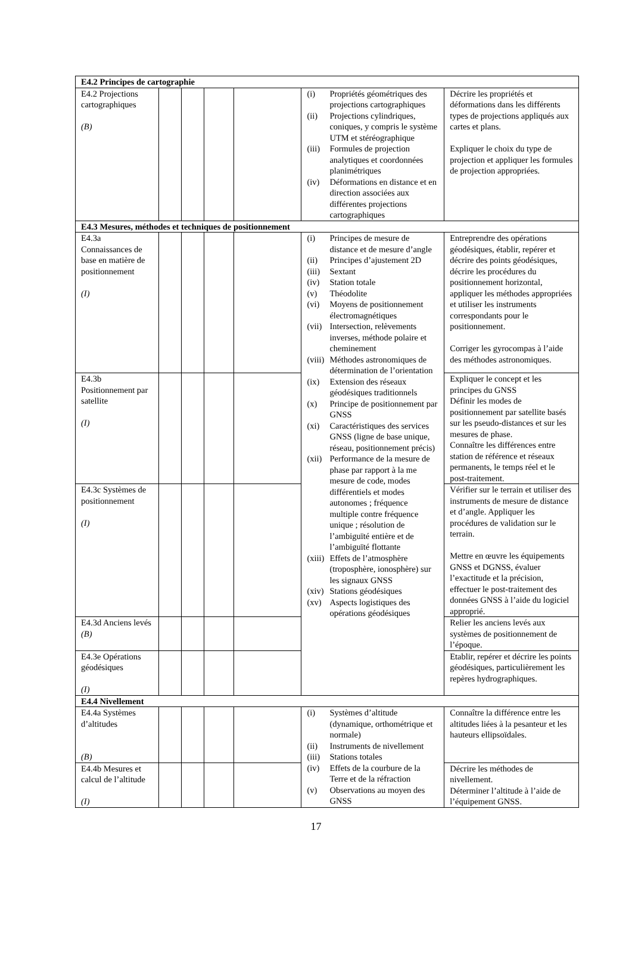| E4.2 Principes de cartographie | | | | | | |
| E4.2 Projections cartographiques (B) | | | | | / (i) / Propriétés géométriques des projections cartographiques / / (ii) / Projections cylindriques, coniques, y compris le système UTM et stéréographique / / (iii) / Formules de projection analytiques et coordonnées planimétriques / / (iv) / Déformations en distance et en direction associées aux différentes projections cartographiques / | Décrire les propriétés et déformations dans les différents types de projections appliqués aux cartes et plans. Expliquer le choix du type de projection et appliquer les formules de projection appropriées. |
| E4.3 Mesures, méthodes et techniques de positionnement | | | | | | |
| E4.3a Connaissances de base en matière de positionnement (I) | | | | | / (i) / Principes de mesure de distance et de mesure d’angle / / (ii) / Principes d’ajustement 2D / / (iii) / Sextant / / (iv) / Station totale / / (v) / Théodolite / / (vi) / Moyens de positionnement électromagnétiques / / (vii) / Intersection, relèvements inverses, méthode polaire et cheminement / / (viii) / Méthodes astronomiques de détermination de l’orientation / / (ix) / Extension des réseaux géodésiques traditionnels / / (x) / Principe de positionnement par GNSS / / (xi) / Caractéristiques des services GNSS (ligne de base unique, réseau, positionnement précis) / / (xii) / Performance de la mesure de phase par rapport à la me mesure de code, modes différentiels et modes autonomes ; fréquence multiple contre fréquence unique ; résolution de l’ambiguïté entière et de l’ambiguïté flottante / / (xiii) / Effets de l’atmosphère (troposphère, ionosphère) sur les signaux GNSS / / (xiv) / Stations géodésiques / / (xv) / Aspects logistiques des opérations géodésiques / | Entreprendre des opérations géodésiques, établir, repérer et décrire des points géodésiques, décrire les procédures du positionnement horizontal, appliquer les méthodes appropriées et utiliser les instruments correspondants pour le positionnement. Corriger les gyrocompas à l’aide des méthodes astronomiques. |
| E4.3b Positionnement par satellite (I) | | | | | | Expliquer le concept et les principes du GNSS Définir les modes de positionnement par satellite basés sur les pseudo-distances et sur les mesures de phase. Connaître les différences entre station de référence et réseaux permanents, le temps réel et le post-traitement. |
| E4.3c Systèmes de positionnement (I) | | | | | | Vérifier sur le terrain et utiliser des instruments de mesure de distance et d’angle. Appliquer les procédures de validation sur le terrain. Mettre en œuvre les équipements GNSS et DGNSS, évaluer l’exactitude et la précision, effectuer le post-traitement des données GNSS à l’aide du logiciel approprié. |
| E4.3d Anciens levés (B) | | | | | | Relier les anciens levés aux systèmes de positionnement de l’époque. |
| E4.3e Opérations géodésiques (I) | | | | | | Etablir, repérer et décrire les points géodésiques, particulièrement les repères hydrographiques. |
| E4.4 Nivellement | | | | | | |
| E4.4a Systèmes d’altitudes (B) | | | | | / (i) / Systèmes d’altitude (dynamique, orthométrique et normale) / / (ii) / Instruments de nivellement / / (iii) / Stations totales / / (iv) / Effets de la courbure de la Terre et de la réfraction / / (v) / Observations au moyen des GNSS / | Connaître la différence entre les altitudes liées à la pesanteur et les hauteurs ellipsoïdales. |
| E4.4b Mesures et calcul de l’altitude (I) | | | | | | Décrire les méthodes de nivellement. Déterminer l’altitude à l’aide de l’équipement GNSS. |
17